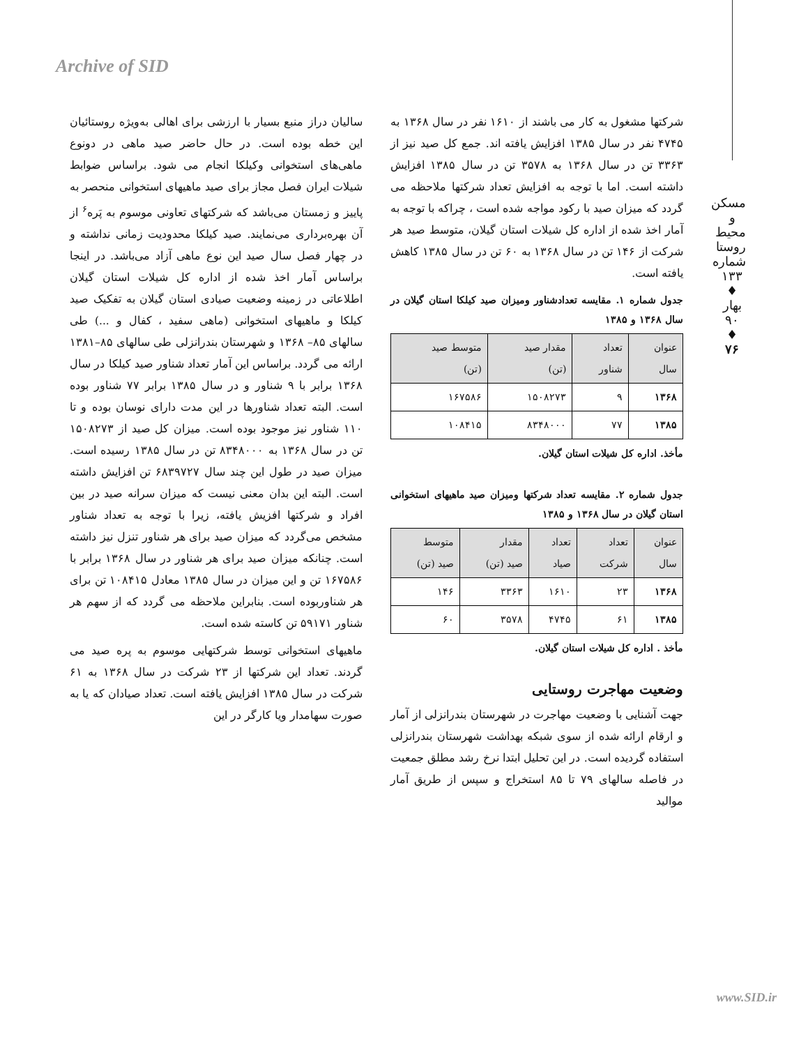Archive of SID
مسکن و محیط روستا
شماره ۱۳۳ ♦ بهار ۹۰ ♦
۷۶
سالیان دراز منبع بسیار با ارزشی برای اهالی به‌ویژه روستائیان این خطه بوده است. در حال حاضر صید ماهی در دونوع ماهی‌های استخوانی وکیلکا انجام می شود. براساس ضوابط شیلات ایران فصل مجاز برای صید ماهیهای استخوانی منحصر به پاییز و زمستان می‌باشد که شرکتهای تعاونی موسوم به پَره<sup>۶</sup> از آن بهره‌برداری می‌نمایند. صید کیلکا محدودیت زمانی نداشته و در چهار فصل سال صید این نوع ماهی آزاد می‌باشد. در اینجا براساس آمار اخذ شده از اداره کل شیلات استان گیلان اطلاعاتی در زمینه وضعیت صیادی استان گیلان به تفکیک صید کیلکا و ماهیهای استخوانی (ماهی سفید ، کفال و ...) طی سالهای ۸۵– ۱۳۶۸ و شهرستان بندرانزلی طی سالهای ۸۵–۱۳۸۱ ارائه می گردد. براساس این آمار تعداد شناور صید کیلکا در سال ۱۳۶۸ برابر با ۹ شناور و در سال ۱۳۸۵ برابر ۷۷ شناور بوده است. البته تعداد شناورها در این مدت دارای نوسان بوده و تا ۱۱۰ شناور نیز موجود بوده است. میزان کل صید از ۱۵۰۸۲۷۳ تن در سال ۱۳۶۸ به ۸۳۴۸۰۰۰ تن در سال ۱۳۸۵ رسیده است. میزان صید در طول این چند سال ۶۸۳۹۷۲۷ تن افزایش داشته است. البته این بدان معنی نیست که میزان سرانه صید در بین افراد و شرکتها افزیش یافته، زیرا با توجه به تعداد شناور مشخص می‌گردد که میزان صید برای هر شناور تنزل نیز داشته است. چنانکه میزان صید برای هر شناور در سال ۱۳۶۸ برابر با ۱۶۷۵۸۶ تن و این میزان در سال ۱۳۸۵ معادل ۱۰۸۴۱۵ تن برای هر شناوربوده است. بنابراین ملاحظه می گردد که از سهم هر شناور ۵۹۱۷۱ تن کاسته شده است.
ماهیهای استخوانی توسط شرکتهایی موسوم به پره صید می گردند. تعداد این شرکتها از ۲۳ شرکت در سال ۱۳۶۸ به ۶۱ شرکت در سال ۱۳۸۵ افزایش یافته است. تعداد صیادان که یا به صورت سهامدار ویا کارگر در این
شرکتها مشغول به کار می باشند از ۱۶۱۰ نفر در سال ۱۳۶۸ به ۴۷۴۵ نفر در سال ۱۳۸۵ افزایش یافته اند. جمع کل صید نیز از ۳۳۶۳ تن در سال ۱۳۶۸ به ۳۵۷۸ تن در سال ۱۳۸۵ افزایش داشته است. اما با توجه به افزایش تعداد شرکتها ملاحظه می گردد که میزان صید با رکود مواجه شده است ، چراکه با توجه به آمار اخذ شده از اداره کل شیلات استان گیلان، متوسط صید هر شرکت از ۱۴۶ تن در سال ۱۳۶۸ به ۶۰ تن در سال ۱۳۸۵ کاهش یافته است.
جدول شماره ۱. مقایسه تعدادشناور ومیزان صید کیلکا استان گیلان در سال ۱۳۶۸ و ۱۳۸۵
| عنوان سال | تعداد شناور | مقدار صید (تن) | متوسط صید (تن) |
| --- | --- | --- | --- |
| ۱۳۶۸ | ۹ | ۱۵۰۸۲۷۳ | ۱۶۷۵۸۶ |
| ۱۳۸۵ | ۷۷ | ۸۳۴۸۰۰۰ | ۱۰۸۴۱۵ |
مأخذ. اداره کل شیلات استان گیلان.
جدول شماره ۲. مقایسه تعداد شرکتها ومیزان صید ماهیهای استخوانی استان گیلان در سال ۱۳۶۸ و ۱۳۸۵
| عنوان سال | تعداد شرکت | تعداد صیاد | مقدار صید (تن) | متوسط صید (تن) |
| --- | --- | --- | --- | --- |
| ۱۳۶۸ | ۲۳ | ۱۶۱۰ | ۳۳۶۳ | ۱۴۶ |
| ۱۳۸۵ | ۶۱ | ۴۷۴۵ | ۳۵۷۸ | ۶۰ |
مأخذ . اداره کل شیلات استان گیلان.
وضعیت مهاجرت روستایی
جهت آشنایی با وضعیت مهاجرت در شهرستان بندرانزلی از آمار و ارقام ارائه شده از سوی شبکه بهداشت شهرستان بندرانزلی استفاده گردیده است. در این تحلیل ابتدا نرخ رشد مطلق جمعیت در فاصله سالهای ۷۹ تا ۸۵ استخراج و سپس از طریق آمار موالید
www.SID.ir